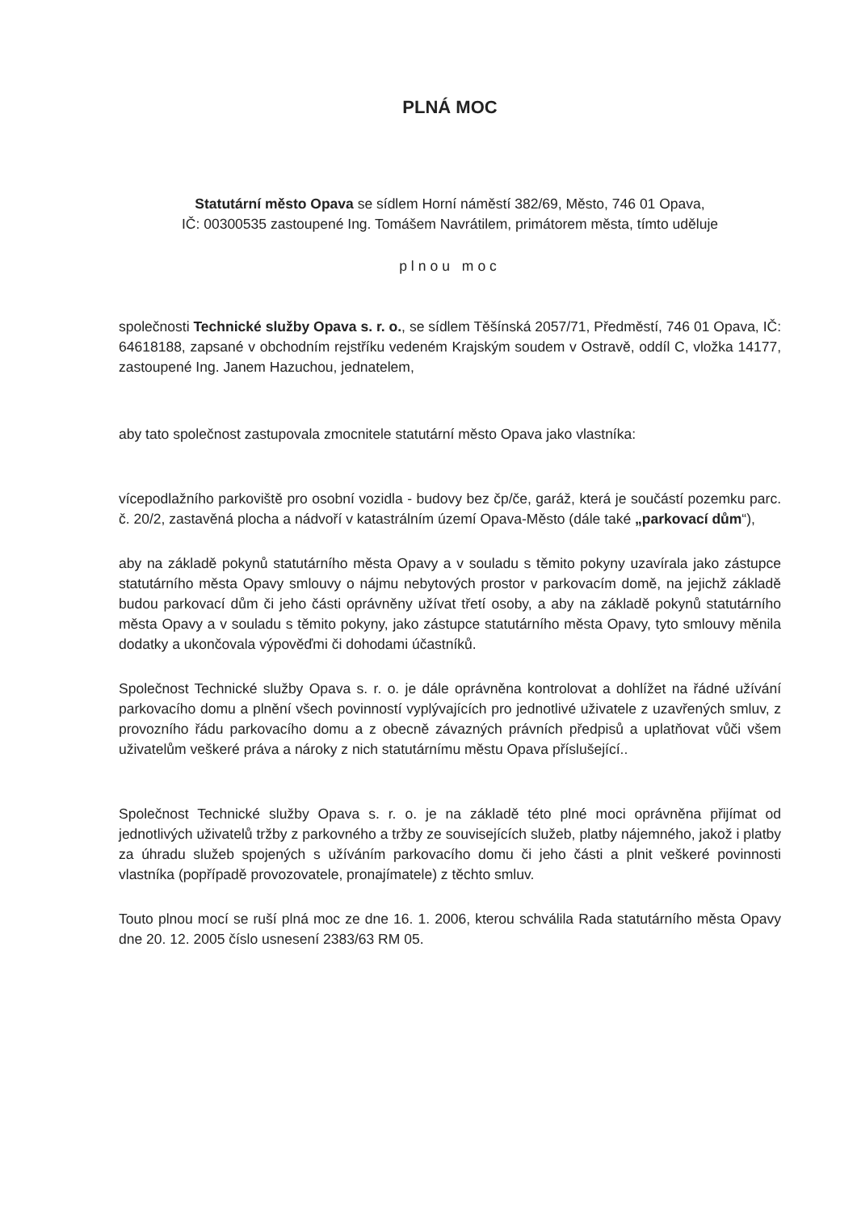PLNÁ MOC
Statutární město Opava se sídlem Horní náměstí 382/69, Město, 746 01 Opava,
IČ: 00300535 zastoupené Ing. Tomášem Navrátilem, primátorem města, tímto uděluje
plnou moc
společnosti Technické služby Opava s. r. o., se sídlem Těšínská 2057/71, Předměstí, 746 01 Opava, IČ: 64618188, zapsané v obchodním rejstříku vedeném Krajským soudem v Ostravě, oddíl C, vložka 14177, zastoupené Ing. Janem Hazuchou, jednatelem,
aby tato společnost zastupovala zmocnitele statutární město Opava jako vlastníka:
vícepodlažního parkoviště pro osobní vozidla - budovy bez čp/če, garáž, která je součástí pozemku parc. č. 20/2, zastavěná plocha a nádvoří v katastrálním území Opava-Město (dále také „parkovací dům“),
aby na základě pokynů statutárního města Opavy a v souladu s těmito pokyny uzavírala jako zástupce statutárního města Opavy smlouvy o nájmu nebytových prostor v parkovacím domě, na jejichž základě budou parkovací dům či jeho části oprávněny užívat třetí osoby, a aby na základě pokynů statutárního města Opavy a v souladu s těmito pokyny, jako zástupce statutárního města Opavy, tyto smlouvy měnila dodatky a ukončovala výpověďmi či dohodami účastníků.
Společnost Technické služby Opava s. r. o. je dále oprávněna kontrolovat a dohlížet na řádné užívání parkovacího domu a plnění všech povinností vyplývajících pro jednotlivé uživatele z uzavřených smluv, z provozního řádu parkovacího domu a z obecně závazných právních předpisů a uplatňovat vůči všem uživatelům veškeré práva a nároky z nich statutárnímu městu Opava příslušející..
Společnost Technické služby Opava s. r. o. je na základě této plné moci oprávněna přijímat od jednotlivých uživatelů tržby z parkovného a tržby ze souvisejících služeb, platby nájemného, jakož i platby za úhradu služeb spojených s užíváním parkovacího domu či jeho části a plnit veškeré povinnosti vlastníka (popřípadě provozovatele, pronajímatele) z těchto smluv.
Touto plnou mocí se ruší plná moc ze dne 16. 1. 2006, kterou schválila Rada statutárního města Opavy dne 20. 12. 2005 číslo usnesení 2383/63 RM 05.